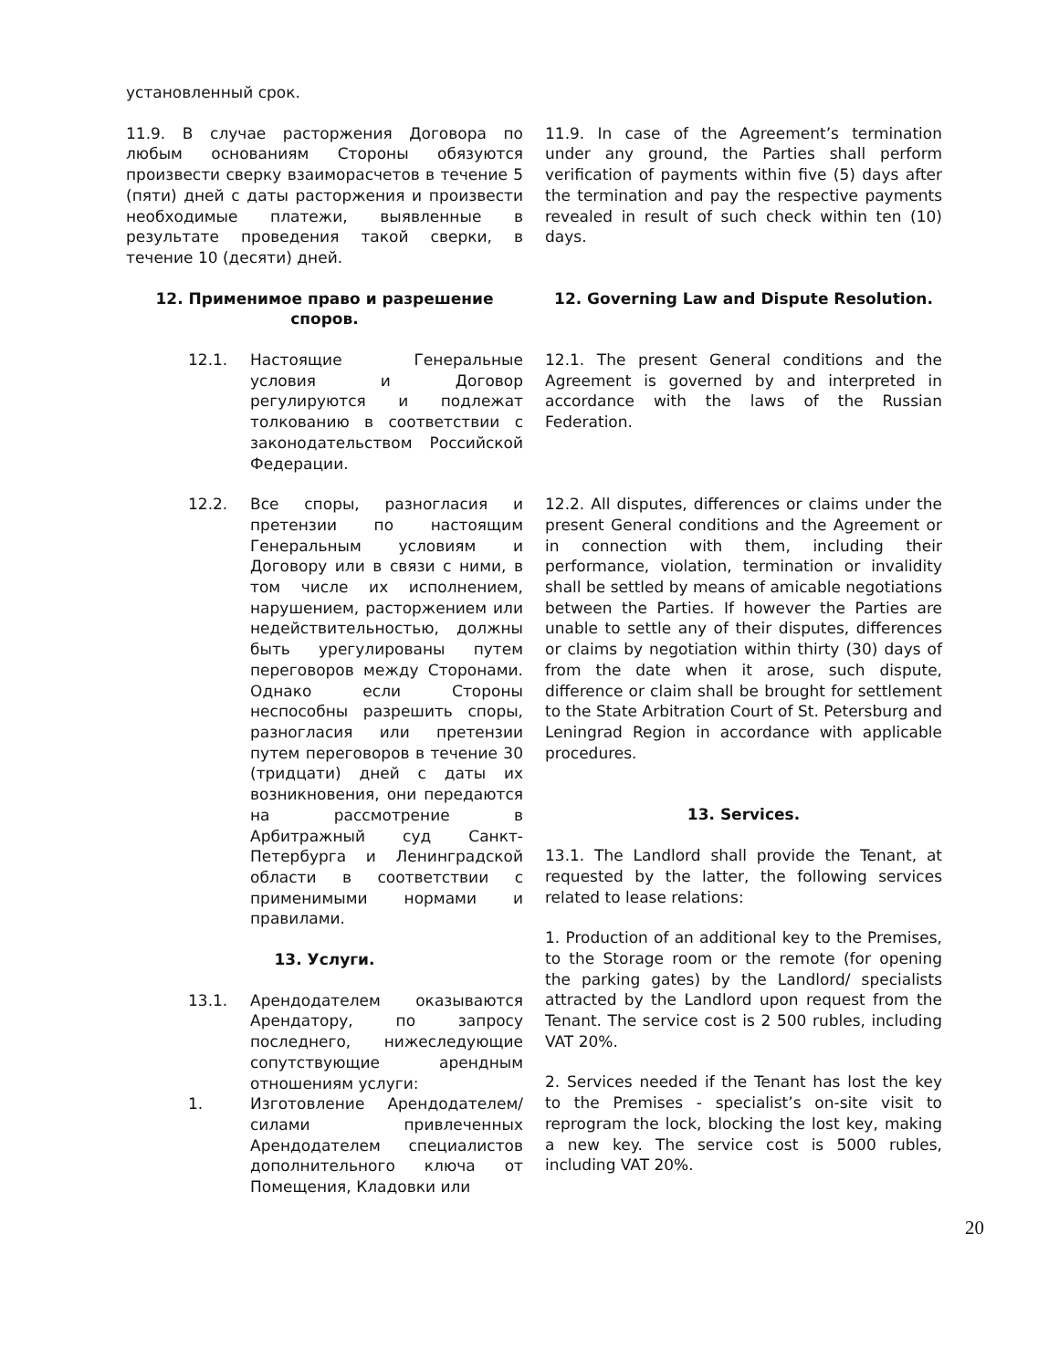установленный срок.
11.9. В случае расторжения Договора по любым основаниям Стороны обязуются произвести сверку взаиморасчетов в течение 5 (пяти) дней с даты расторжения и произвести необходимые платежи, выявленные в результате проведения такой сверки, в течение 10 (десяти) дней.
11.9. In case of the Agreement’s termination under any ground, the Parties shall perform verification of payments within five (5) days after the termination and pay the respective payments revealed in result of such check within ten (10) days.
12. Применимое право и разрешение споров. 12. Governing Law and Dispute Resolution.
12.1. Настоящие Генеральные условия и Договор регулируются и подлежат толкованию в соответствии с законодательством Российской Федерации.
12.1. The present General conditions and the Agreement is governed by and interpreted in accordance with the laws of the Russian Federation.
12.2. Все споры, разногласия и претензии по настоящим Генеральным условиям и Договору или в связи с ними, в том числе их исполнением, нарушением, расторжением или недействительностью, должны быть урегулированы путем переговоров между Сторонами. Однако если Стороны неспособны разрешить споры, разногласия или претензии путем переговоров в течение 30 (тридцати) дней с даты их возникновения, они передаются на рассмотрение в Арбитражный суд Санкт-Петербурга и Ленинградской области в соответствии с применимыми нормами и правилами.
13. Услуги.
13.1. Арендодателем оказываются Арендатору, по запросу последнего, нижеследующие сопутствующие арендным отношениям услуги:
1. Изготовление Арендодателем/силами привлеченных Арендодателем специалистов дополнительного ключа от Помещения, Кладовки или
12.2. All disputes, differences or claims under the present General conditions and the Agreement or in connection with them, including their performance, violation, termination or invalidity shall be settled by means of amicable negotiations between the Parties. If however the Parties are unable to settle any of their disputes, differences or claims by negotiation within thirty (30) days of from the date when it arose, such dispute, difference or claim shall be brought for settlement to the State Arbitration Court of St. Petersburg and Leningrad Region in accordance with applicable procedures.
13. Services.
13.1. The Landlord shall provide the Tenant, at requested by the latter, the following services related to lease relations:
1. Production of an additional key to the Premises, to the Storage room or the remote (for opening the parking gates) by the Landlord/ specialists attracted by the Landlord upon request from the Tenant. The service cost is 2 500 rubles, including VAT 20%.
2. Services needed if the Tenant has lost the key to the Premises - specialist’s on-site visit to reprogram the lock, blocking the lost key, making a new key. The service cost is 5000 rubles, including VAT 20%.
20